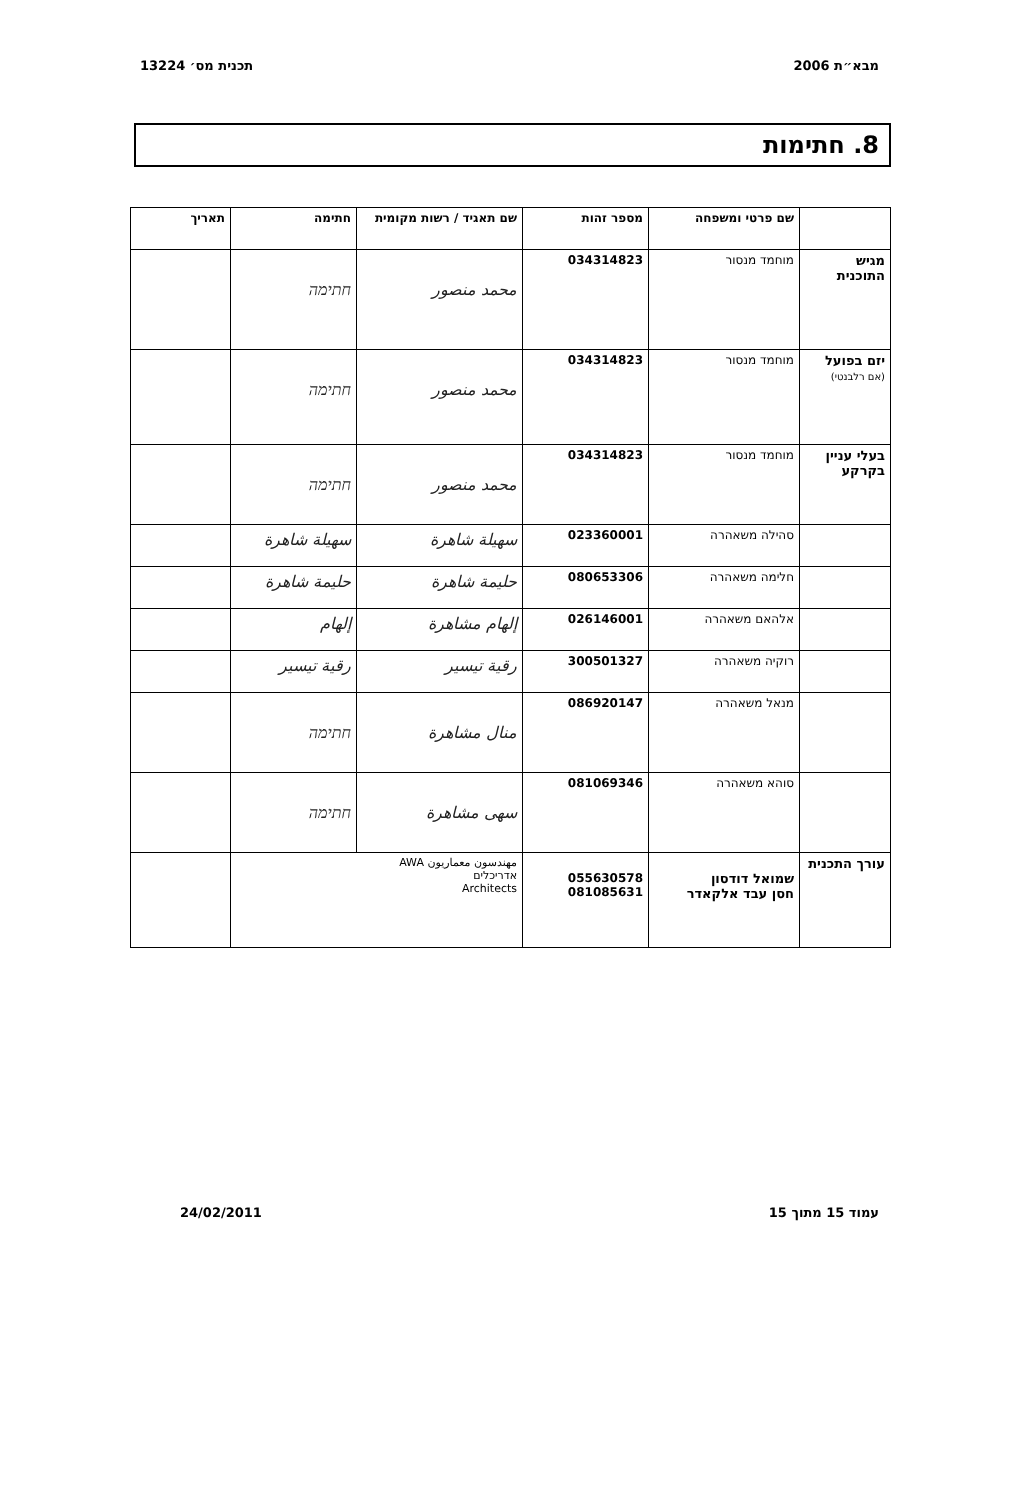מבא״ת 2006 תכנית מס׳ 13224
8. חתימות
| | שם פרטי ומשפחה | מספר זהות | שם תאגיד / רשות מקומית | חתימה | תאריך |
| --- | --- | --- | --- | --- | --- |
| מגיש התוכנית | מוחמד מנסור | 034314823 | محمد منصور | חתימה | |
| יזם בפועל (אם רלבנטי) | מוחמד מנסור | 034314823 | محمد منصور | חתימה | |
| בעלי עניין בקרקע | מוחמד מנסור | 034314823 | محمد منصور | חתימה | |
| | סהילה משאהרה | 023360001 | سهيلة شاهرة | سهيلة شاهرة | |
| | חלימה משאהרה | 080653306 | حليمة شاهرة | حليمة شاهرة | |
| | אלהאם משאהרה | 026146001 | إلهام مشاهرة | إلهام | |
| | רוקיה משאהרה | 300501327 | رقية تيسير | رقية تيسير | |
| | מנאל משאהרה | 086920147 | منال مشاهرة | חתימה | |
| | סוהא משאהרה | 081069346 | سهى مشاهرة | חתימה | |
| עורך התכנית | שמואל דודסון חסן עבד אלקאדר | 055630578 081085631 | مهندسون معماريون AWA אדריכלים Architects | | |
עמוד 15 מתוך 15 24/02/2011